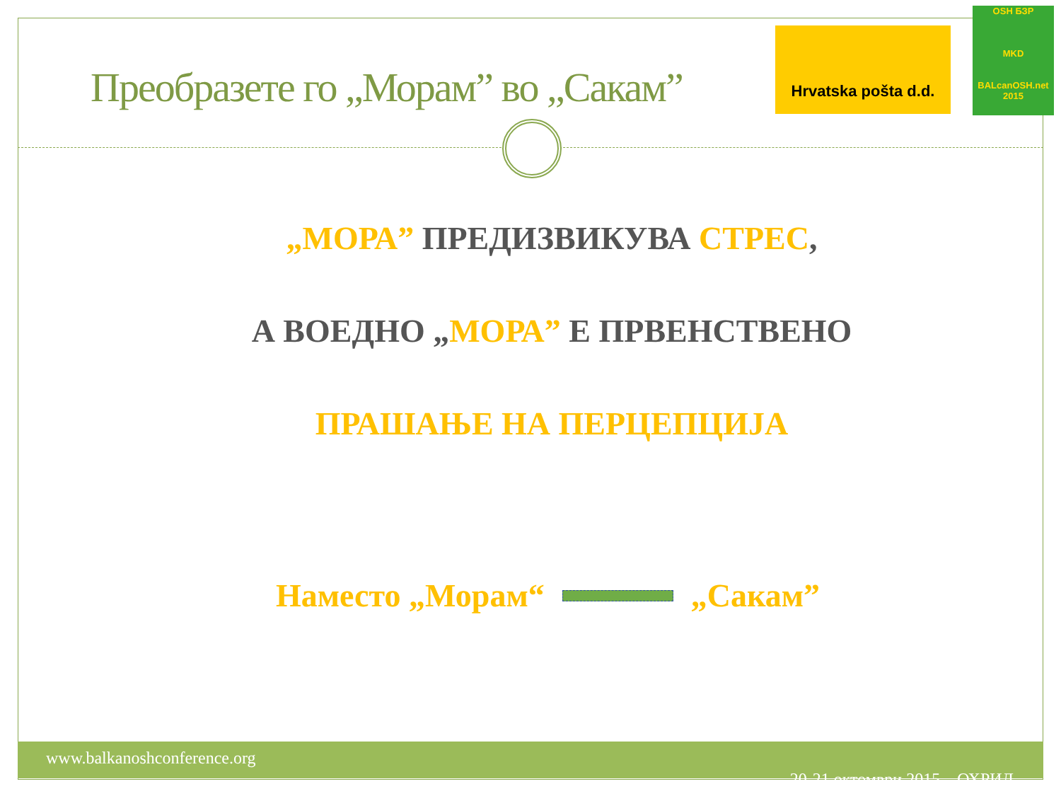Преобразете го „Морам” во „Сакам”
Hrvatska pošta d.d.
OSH БЗР
MKD
BALcanOSH.net 2015
„МОРА” ПРЕДИЗВИКУВА СТРЕС,
А ВОЕДНО „МОРА” Е ПРВЕНСТВЕНО
ПРАШАЊЕ НА ПЕРЦЕПЦИЈА
Наместо „Морам“ „Сакам”
www.balkanoshconference.org
20-21 октомври 2015 – ОХРИД